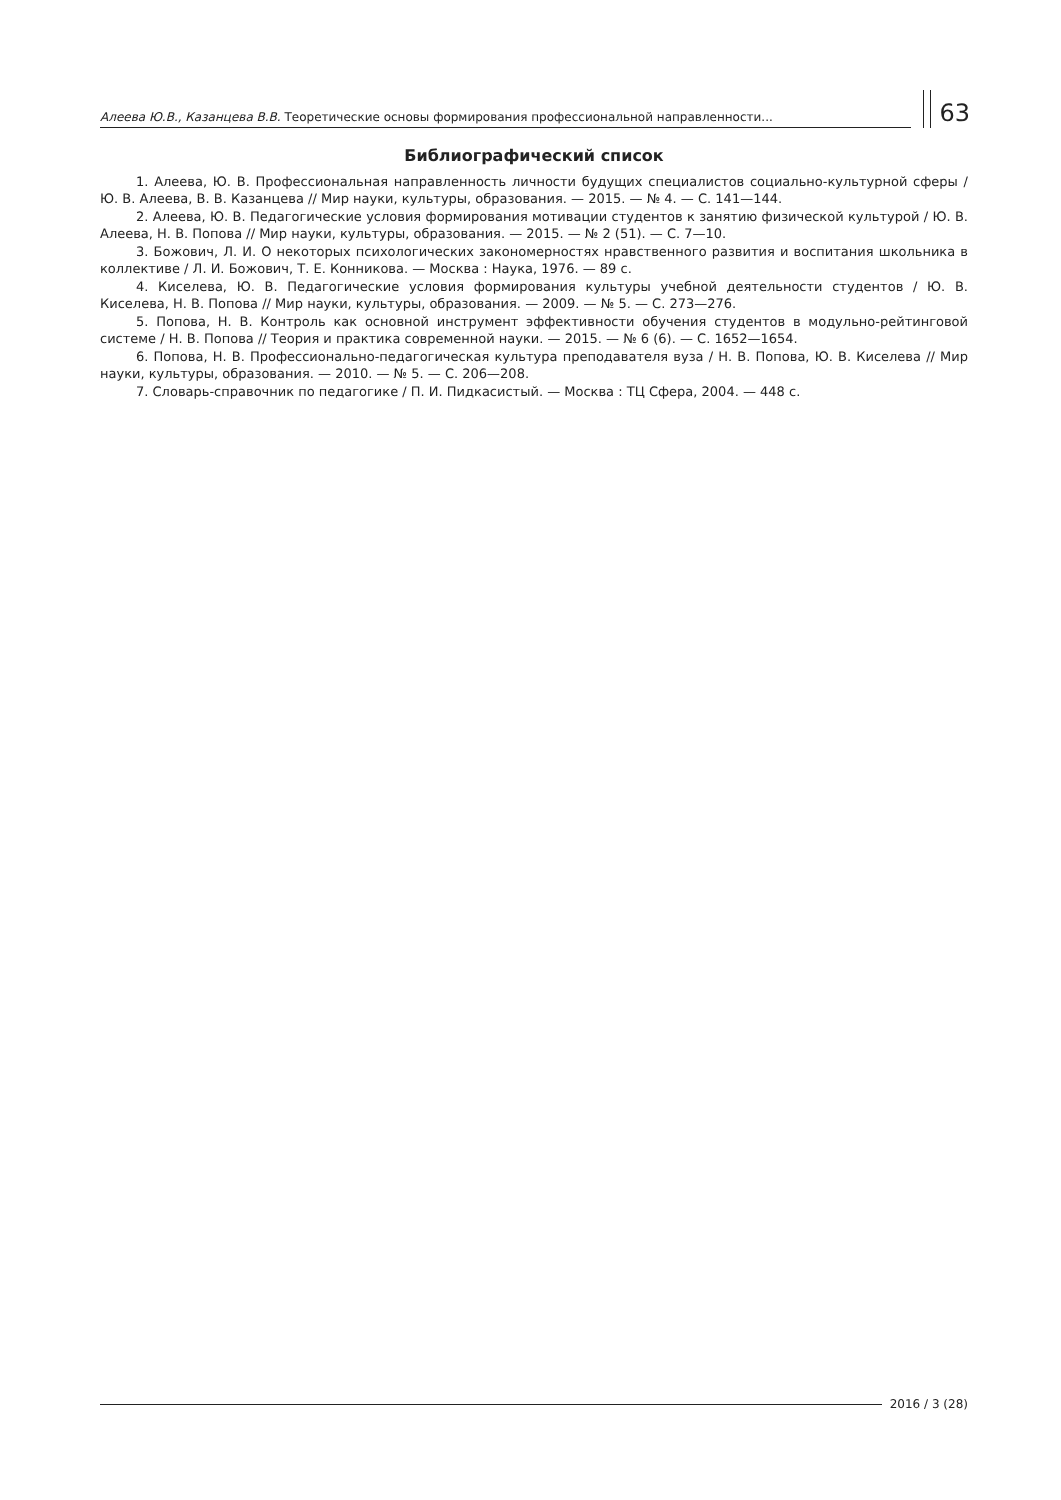Алеева Ю.В., Казанцева В.В. Теоретические основы формирования профессиональной направленности...
63
Библиографический список
1. Алеева, Ю. В. Профессиональная направленность личности будущих специалистов социально-культурной сферы / Ю. В. Алеева, В. В. Казанцева // Мир науки, культуры, образования. — 2015. — № 4. — С. 141—144.
2. Алеева, Ю. В. Педагогические условия формирования мотивации студентов к занятию физической культурой / Ю. В. Алеева, Н. В. Попова // Мир науки, культуры, образования. — 2015. — № 2 (51). — С. 7—10.
3. Божович, Л. И. О некоторых психологических закономерностях нравственного развития и воспитания школьника в коллективе / Л. И. Божович, Т. Е. Конникова. — Москва : Наука, 1976. — 89 с.
4. Киселева, Ю. В. Педагогические условия формирования культуры учебной деятельности студентов / Ю. В. Киселева, Н. В. Попова // Мир науки, культуры, образования. — 2009. — № 5. — С. 273—276.
5. Попова, Н. В. Контроль как основной инструмент эффективности обучения студентов в модульно-рейтинговой системе / Н. В. Попова // Теория и практика современной науки. — 2015. — № 6 (6). — С. 1652—1654.
6. Попова, Н. В. Профессионально-педагогическая культура преподавателя вуза / Н. В. Попова, Ю. В. Киселева // Мир науки, культуры, образования. — 2010. — № 5. — С. 206—208.
7. Словарь-справочник по педагогике / П. И. Пидкасистый. — Москва : ТЦ Сфера, 2004. — 448 с.
2016 / 3 (28)